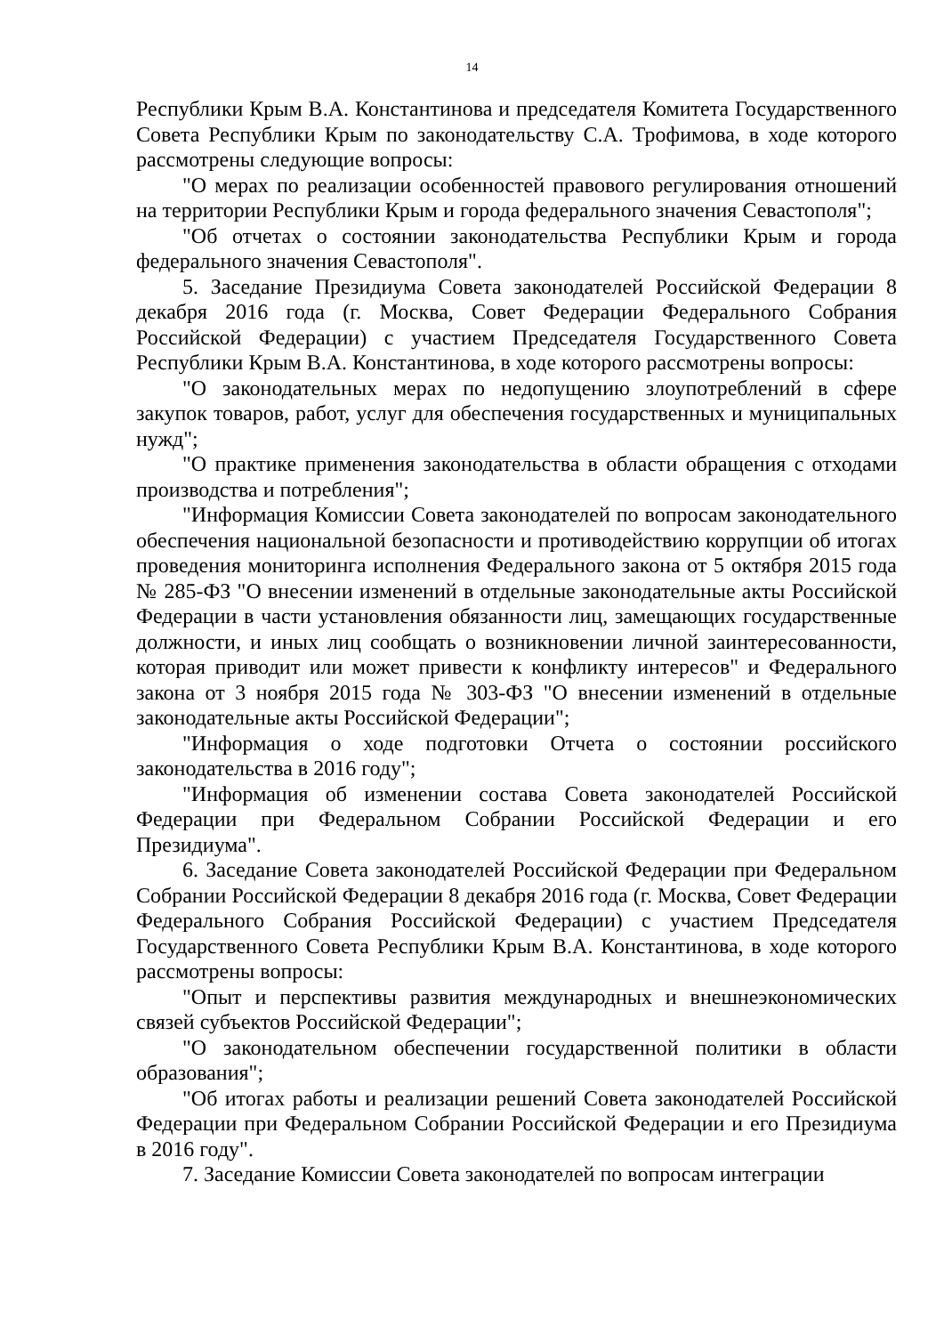14
Республики Крым В.А. Константинова и председателя Комитета Государственного Совета Республики Крым по законодательству С.А. Трофимова, в ходе которого рассмотрены следующие вопросы:
"О мерах по реализации особенностей правового регулирования отношений на территории Республики Крым и города федерального значения Севастополя";
"Об отчетах о состоянии законодательства Республики Крым и города федерального значения Севастополя".
5. Заседание Президиума Совета законодателей Российской Федерации 8 декабря 2016 года (г. Москва, Совет Федерации Федерального Собрания Российской Федерации) с участием Председателя Государственного Совета Республики Крым В.А. Константинова, в ходе которого рассмотрены вопросы:
"О законодательных мерах по недопущению злоупотреблений в сфере закупок товаров, работ, услуг для обеспечения государственных и муниципальных нужд";
"О практике применения законодательства в области обращения с отходами производства и потребления";
"Информация Комиссии Совета законодателей по вопросам законодательного обеспечения национальной безопасности и противодействию коррупции об итогах проведения мониторинга исполнения Федерального закона от 5 октября 2015 года № 285-ФЗ "О внесении изменений в отдельные законодательные акты Российской Федерации в части установления обязанности лиц, замещающих государственные должности, и иных лиц сообщать о возникновении личной заинтересованности, которая приводит или может привести к конфликту интересов" и Федерального закона от 3 ноября 2015 года № 303-ФЗ "О внесении изменений в отдельные законодательные акты Российской Федерации";
"Информация о ходе подготовки Отчета о состоянии российского законодательства в 2016 году";
"Информация об изменении состава Совета законодателей Российской Федерации при Федеральном Собрании Российской Федерации и его Президиума".
6. Заседание Совета законодателей Российской Федерации при Федеральном Собрании Российской Федерации 8 декабря 2016 года (г. Москва, Совет Федерации Федерального Собрания Российской Федерации) с участием Председателя Государственного Совета Республики Крым В.А. Константинова, в ходе которого рассмотрены вопросы:
"Опыт и перспективы развития международных и внешнеэкономических связей субъектов Российской Федерации";
"О законодательном обеспечении государственной политики в области образования";
"Об итогах работы и реализации решений Совета законодателей Российской Федерации при Федеральном Собрании Российской Федерации и его Президиума в 2016 году".
7. Заседание Комиссии Совета законодателей по вопросам интеграции